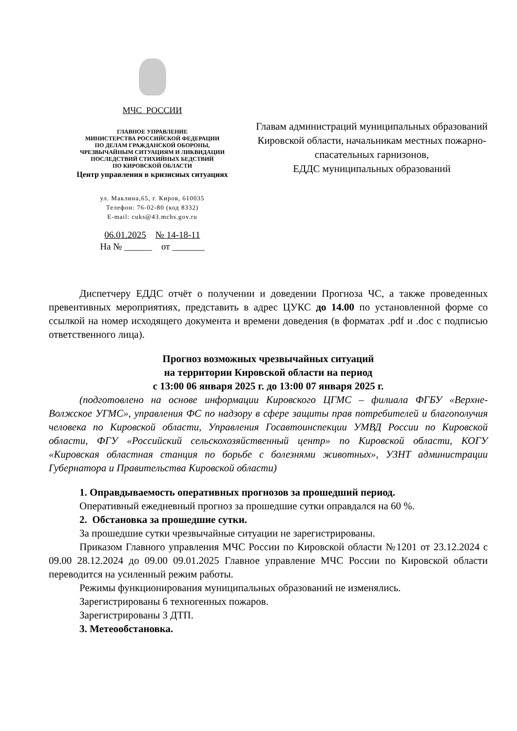МЧС РОССИИ
ГЛАВНОЕ УПРАВЛЕНИЕ
МИНИСТЕРСТВА РОССИЙСКОЙ ФЕДЕРАЦИИ
ПО ДЕЛАМ ГРАЖДАНСКОЙ ОБОРОНЫ,
ЧРЕЗВЫЧАЙНЫМ СИТУАЦИЯМ И ЛИКВИДАЦИИ
ПОСЛЕДСТВИЙ СТИХИЙНЫХ БЕДСТВИЙ
ПО КИРОВСКОЙ ОБЛАСТИ
Центр управления в кризисных ситуациях
ул. Маклина,65, г. Киров, 610035
Телефон: 76-02-80 (код 8332)
E-mail: cuks@43.mchs.gov.ru
06.01.2025 № 14-18-11
На № ______ от _______
Главам администраций муниципальных образований Кировской области, начальникам местных пожарно-спасательных гарнизонов,
ЕДДС муниципальных образований
Диспетчеру ЕДДС отчёт о получении и доведении Прогноза ЧС, а также проведенных превентивных мероприятиях, представить в адрес ЦУКС до 14.00 по установленной форме со ссылкой на номер исходящего документа и времени доведения (в форматах .pdf и .doc с подписью ответственного лица).
Прогноз возможных чрезвычайных ситуаций
на территории Кировской области на период
с 13:00 06 января 2025 г. до 13:00 07 января 2025 г.
(подготовлено на основе информации Кировского ЦГМС – филиала ФГБУ «Верхне-Волжское УГМС», управления ФС по надзору в сфере защиты прав потребителей и благополучия человека по Кировской области, Управления Госавтоинспекции УМВД России по Кировской области, ФГУ «Российский сельскохозяйственный центр» по Кировской области, КОГУ «Кировская областная станция по борьбе с болезнями животных», УЗНТ администрации Губернатора и Правительства Кировской области)
1. Оправдываемость оперативных прогнозов за прошедший период.
Оперативный ежедневный прогноз за прошедшие сутки оправдался на 60 %.
2. Обстановка за прошедшие сутки.
За прошедшие сутки чрезвычайные ситуации не зарегистрированы.
Приказом Главного управления МЧС России по Кировской области №1201 от 23.12.2024 с 09.00 28.12.2024 до 09.00 09.01.2025 Главное управление МЧС России по Кировской области переводится на усиленный режим работы.
Режимы функционирования муниципальных образований не изменялись.
Зарегистрированы 6 техногенных пожаров.
Зарегистрированы 3 ДТП.
3. Метеообстановка.